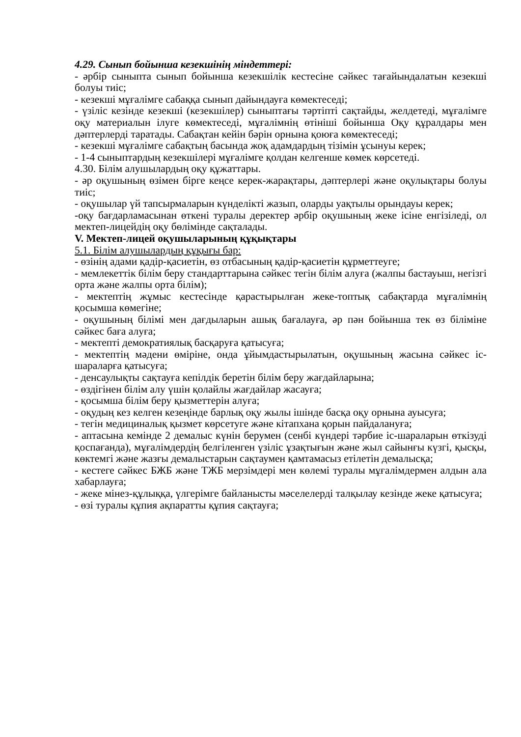4.29. Сынып бойынша кезекшінің міндеттері:
- әрбір сыныпта сынып бойынша кезекшілік кестесіне сәйкес тағайындалатын кезекші болуы тиіс;
- кезекші мұғалімге сабаққа сынып дайындауға көмектеседі;
- үзіліс кезінде кезекші (кезекшілер) сыныптағы тәртіпті сақтайды, желдетеді, мұғалімге оқу материалын ілуге көмектеседі, мұғалімнің өтініші бойынша Оқу құралдары мен дәптерлерді таратады. Сабақтан кейін бәрін орнына қоюға көмектеседі;
- кезекші мұғалімге сабақтың басында жоқ адамдардың тізімін ұсынуы керек;
- 1-4 сыныптардың кезекшілері мұғалімге қолдан келгенше көмек көрсетеді.
4.30. Білім алушылардың оқу құжаттары.
- әр оқушының өзімен бірге кеңсе керек-жарақтары, дәптерлері және оқулықтары болуы тиіс;
- оқушылар үй тапсырмаларын күнделікті жазып, оларды уақтылы орындауы керек;
-оқу бағдарламасынан өткені туралы деректер әрбір оқушының жеке ісіне енгізіледі, ол мектеп-лицейдің оқу бөлімінде сақталады.
V. Мектеп-лицей оқушыларының құқықтары
5.1. Білім алушылардың құқығы бар:
- өзінің адами қадір-қасиетін, өз отбасының қадір-қасиетін құрметтеуге;
- мемлекеттік білім беру стандарттарына сәйкес тегін білім алуға (жалпы бастауыш, негізгі орта және жалпы орта білім);
- мектептің жұмыс кестесінде қарастырылған жеке-топтық сабақтарда мұғалімнің қосымша көмегіне;
- оқушының білімі мен дағдыларын ашық бағалауға, әр пән бойынша тек өз біліміне сәйкес баға алуға;
- мектепті демократиялық басқаруға қатысуға;
- мектептің мәдени өміріне, онда ұйымдастырылатын, оқушының жасына сәйкес іс-шараларға қатысуға;
- денсаулықты сақтауға кепілдік беретін білім беру жағдайларына;
- өздігінен білім алу үшін қолайлы жағдайлар жасауға;
- қосымша білім беру қызметтерін алуға;
- оқудың кез келген кезеңінде барлық оқу жылы ішінде басқа оқу орнына ауысуға;
- тегін медициналық қызмет көрсетуге және кітапхана қорын пайдалануға;
- аптасына кемінде 2 демалыс күнін берумен (сенбі күндері тәрбие іс-шараларын өткізуді қоспағанда), мұғалімдердің белгіленген үзіліс ұзақтығын және жыл сайынғы күзгі, қысқы, көктемгі және жазғы демалыстарын сақтаумен қамтамасыз етілетін демалысқа;
- кестеге сәйкес БЖБ және ТЖБ мерзімдері мен көлемі туралы мұғалімдермен алдын ала хабарлауға;
- жеке мінез-құлыққа, үлгерімге байланысты мәселелерді талқылау кезінде жеке қатысуға;
- өзі туралы құпия ақпаратты құпия сақтауға;